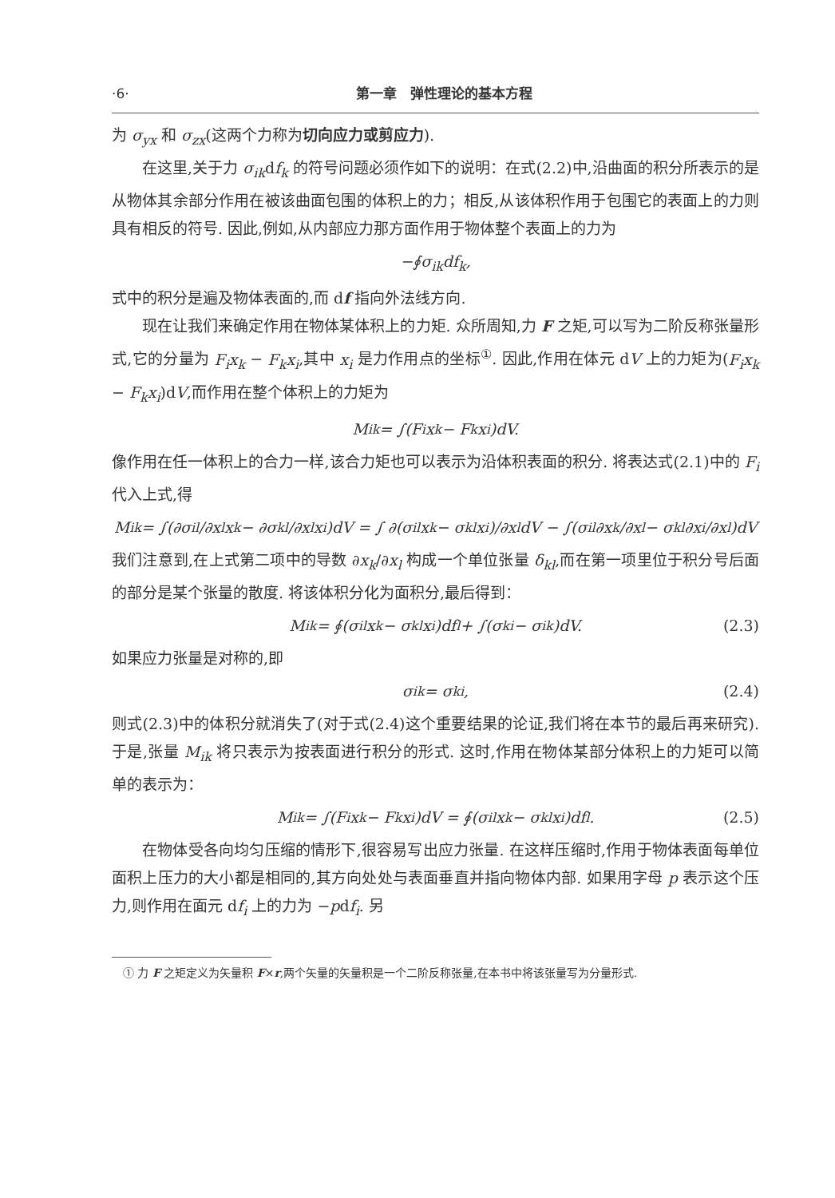·6· 第一章　弹性理论的基本方程
为 σ<sub>yx</sub> 和 σ<sub>zx</sub>(这两个力称为切向应力或剪应力).
在这里,关于力 σ<sub>ik</sub>df<sub>k</sub> 的符号问题必须作如下的说明：在式(2.2)中,沿曲面的积分所表示的是从物体其余部分作用在被该曲面包围的体积上的力；相反,从该体积作用于包围它的表面上的力则具有相反的符号. 因此,例如,从内部应力那方面作用于物体整个表面上的力为
−∮ σ<sub>ik</sub> d f<sub>k</sub> ,
式中的积分是遍及物体表面的,而 df 指向外法线方向.
现在让我们来确定作用在物体某体积上的力矩. 众所周知,力 F 之矩,可以写为二阶反称张量形式,它的分量为 F<sub>i</sub>x<sub>k</sub> − F<sub>k</sub>x<sub>i</sub>,其中 x<sub>i</sub> 是力作用点的坐标<sup>①</sup>. 因此,作用在体元 dV 上的力矩为(F<sub>i</sub>x<sub>k</sub> − F<sub>k</sub>x<sub>i</sub>)dV,而作用在整个体积上的力矩为
M<sub>ik</sub> = ∫(F<sub>i</sub>x<sub>k</sub> − F<sub>k</sub>x<sub>i</sub>)dV.
像作用在任一体积上的合力一样,该合力矩也可以表示为沿体积表面的积分. 将表达式(2.1)中的 F<sub>i</sub> 代入上式,得
M<sub>ik</sub> = ∫(∂σ<sub>il</sub>/∂x<sub>l</sub> x<sub>k</sub> − ∂σ<sub>kl</sub>/∂x<sub>l</sub> x<sub>i</sub>)dV = ∫ ∂(σ<sub>il</sub>x<sub>k</sub> − σ<sub>kl</sub>x<sub>i</sub>)/∂x<sub>l</sub> dV − ∫(σ<sub>il</sub> ∂x<sub>k</sub>/∂x<sub>l</sub> − σ<sub>kl</sub> ∂x<sub>i</sub>/∂x<sub>l</sub>)dV
我们注意到,在上式第二项中的导数 ∂x<sub>k</sub>/∂x<sub>l</sub> 构成一个单位张量 δ<sub>kl</sub>,而在第一项里位于积分号后面的部分是某个张量的散度. 将该体积分化为面积分,最后得到：
M<sub>ik</sub> = ∮(σ<sub>il</sub>x<sub>k</sub> − σ<sub>kl</sub>x<sub>i</sub>)df<sub>l</sub> + ∫(σ<sub>ki</sub> − σ<sub>ik</sub>)dV. (2.3)
如果应力张量是对称的,即
σ<sub>ik</sub> = σ<sub>ki</sub> , (2.4)
则式(2.3)中的体积分就消失了(对于式(2.4)这个重要结果的论证,我们将在本节的最后再来研究). 于是,张量 M<sub>ik</sub> 将只表示为按表面进行积分的形式. 这时,作用在物体某部分体积上的力矩可以简单的表示为：
M<sub>ik</sub> = ∫(F<sub>i</sub>x<sub>k</sub> − F<sub>k</sub>x<sub>i</sub>)dV = ∮(σ<sub>il</sub>x<sub>k</sub> − σ<sub>kl</sub>x<sub>i</sub>)df<sub>l</sub>. (2.5)
在物体受各向均匀压缩的情形下,很容易写出应力张量. 在这样压缩时,作用于物体表面每单位面积上压力的大小都是相同的,其方向处处与表面垂直并指向物体内部. 如果用字母 p 表示这个压力,则作用在面元 df<sub>i</sub> 上的力为 −pdf<sub>i</sub>. 另
　① 力 F 之矩定义为矢量积 F×r,两个矢量的矢量积是一个二阶反称张量,在本书中将该张量写为分量形式.